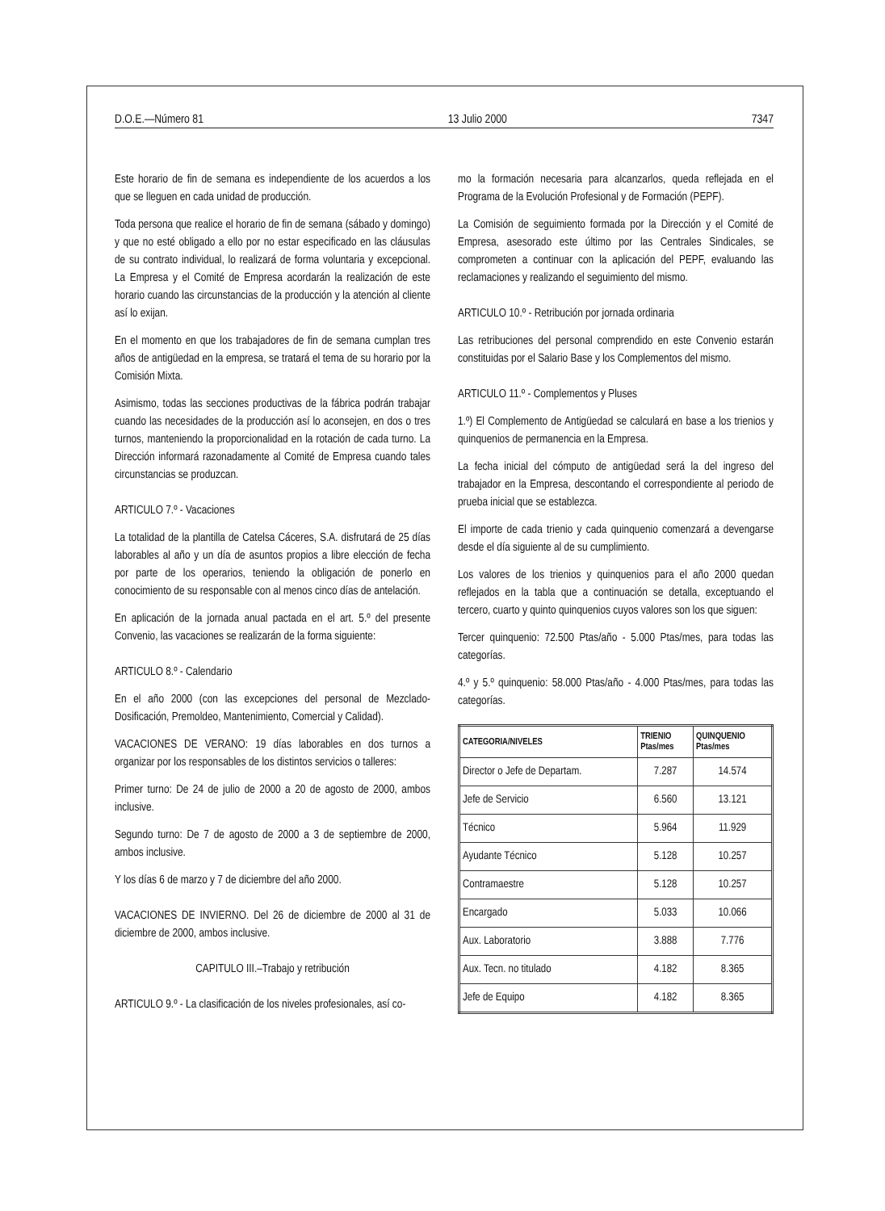D.O.E.—Número 81 13 Julio 2000 7347
Este horario de fin de semana es independiente de los acuerdos a los que se lleguen en cada unidad de producción.
Toda persona que realice el horario de fin de semana (sábado y domingo) y que no esté obligado a ello por no estar especificado en las cláusulas de su contrato individual, lo realizará de forma voluntaria y excepcional. La Empresa y el Comité de Empresa acordarán la realización de este horario cuando las circunstancias de la producción y la atención al cliente así lo exijan.
En el momento en que los trabajadores de fin de semana cumplan tres años de antigüedad en la empresa, se tratará el tema de su horario por la Comisión Mixta.
Asimismo, todas las secciones productivas de la fábrica podrán trabajar cuando las necesidades de la producción así lo aconsejen, en dos o tres turnos, manteniendo la proporcionalidad en la rotación de cada turno. La Dirección informará razonadamente al Comité de Empresa cuando tales circunstancias se produzcan.
ARTICULO 7.º - Vacaciones
La totalidad de la plantilla de Catelsa Cáceres, S.A. disfrutará de 25 días laborables al año y un día de asuntos propios a libre elección de fecha por parte de los operarios, teniendo la obligación de ponerlo en conocimiento de su responsable con al menos cinco días de antelación.
En aplicación de la jornada anual pactada en el art. 5.º del presente Convenio, las vacaciones se realizarán de la forma siguiente:
ARTICULO 8.º - Calendario
En el año 2000 (con las excepciones del personal de Mezclado-Dosificación, Premoldeo, Mantenimiento, Comercial y Calidad).
VACACIONES DE VERANO: 19 días laborables en dos turnos a organizar por los responsables de los distintos servicios o talleres:
Primer turno: De 24 de julio de 2000 a 20 de agosto de 2000, ambos inclusive.
Segundo turno: De 7 de agosto de 2000 a 3 de septiembre de 2000, ambos inclusive.
Y los días 6 de marzo y 7 de diciembre del año 2000.
VACACIONES DE INVIERNO. Del 26 de diciembre de 2000 al 31 de diciembre de 2000, ambos inclusive.
CAPITULO III.–Trabajo y retribución
ARTICULO 9.º - La clasificación de los niveles profesionales, así co-
mo la formación necesaria para alcanzarlos, queda reflejada en el Programa de la Evolución Profesional y de Formación (PEPF).
La Comisión de seguimiento formada por la Dirección y el Comité de Empresa, asesorado este último por las Centrales Sindicales, se comprometen a continuar con la aplicación del PEPF, evaluando las reclamaciones y realizando el seguimiento del mismo.
ARTICULO 10.º - Retribución por jornada ordinaria
Las retribuciones del personal comprendido en este Convenio estarán constituidas por el Salario Base y los Complementos del mismo.
ARTICULO 11.º - Complementos y Pluses
1.º) El Complemento de Antigüedad se calculará en base a los trienios y quinquenios de permanencia en la Empresa.
La fecha inicial del cómputo de antigüedad será la del ingreso del trabajador en la Empresa, descontando el correspondiente al periodo de prueba inicial que se establezca.
El importe de cada trienio y cada quinquenio comenzará a devengarse desde el día siguiente al de su cumplimiento.
Los valores de los trienios y quinquenios para el año 2000 quedan reflejados en la tabla que a continuación se detalla, exceptuando el tercero, cuarto y quinto quinquenios cuyos valores son los que siguen:
Tercer quinquenio: 72.500 Ptas/año - 5.000 Ptas/mes, para todas las categorías.
4.º y 5.º quinquenio: 58.000 Ptas/año - 4.000 Ptas/mes, para todas las categorías.
| CATEGORIA/NIVELES | TRIENIO Ptas/mes | QUINQUENIO Ptas/mes |
| --- | --- | --- |
| Director o Jefe de Departam. | 7.287 | 14.574 |
| Jefe de Servicio | 6.560 | 13.121 |
| Técnico | 5.964 | 11.929 |
| Ayudante Técnico | 5.128 | 10.257 |
| Contramaestre | 5.128 | 10.257 |
| Encargado | 5.033 | 10.066 |
| Aux. Laboratorio | 3.888 | 7.776 |
| Aux. Tecn. no titulado | 4.182 | 8.365 |
| Jefe de Equipo | 4.182 | 8.365 |